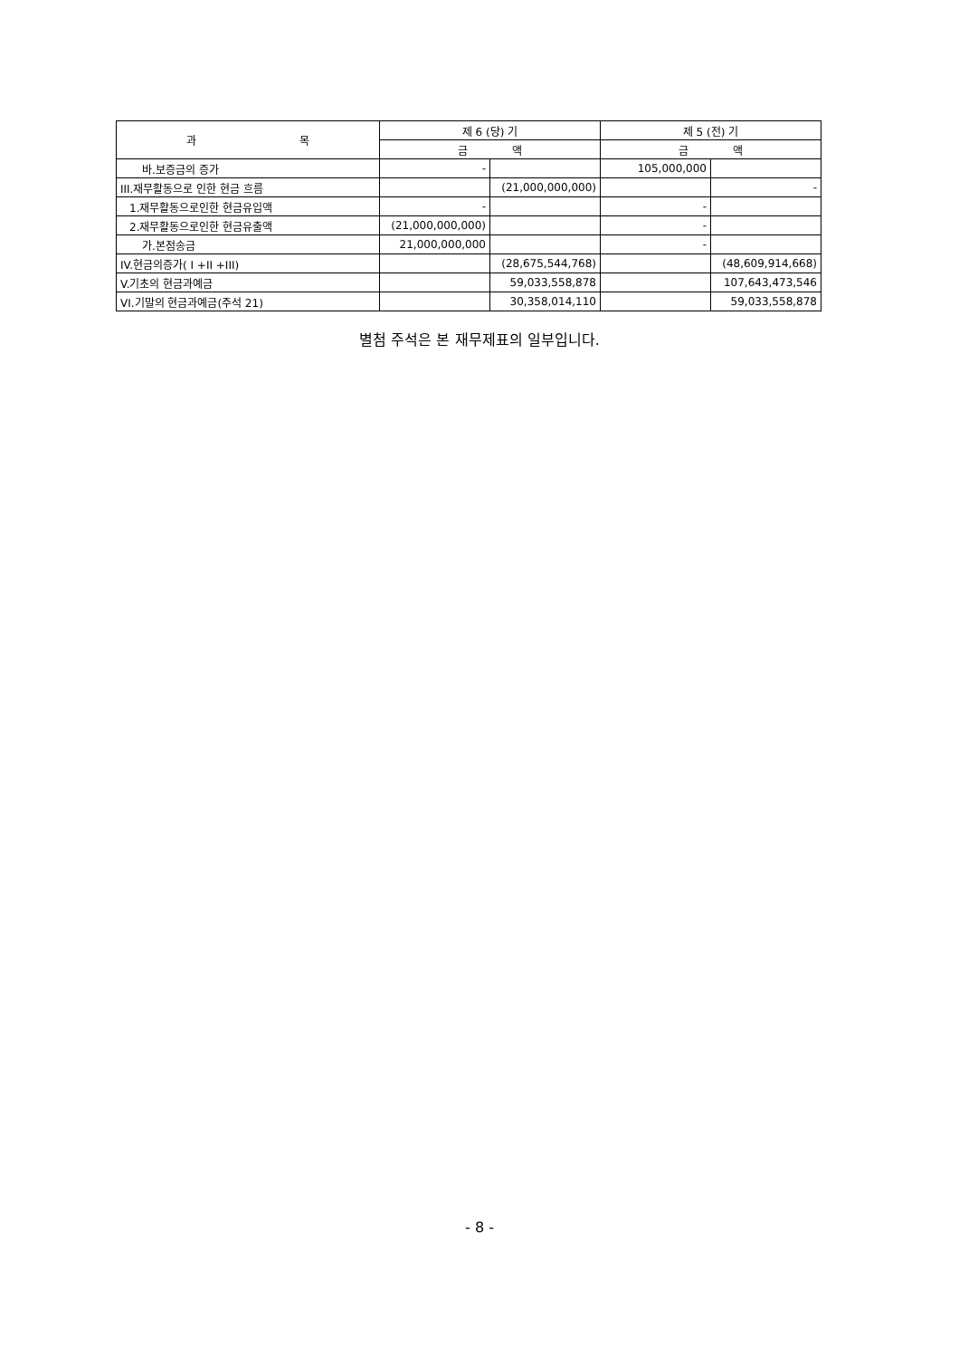| 과 목 | 제 6 (당) 기 | | 제 5 (전) 기 | |
| --- | --- | --- | --- | --- |
| | 금 액 | | 금 액 | |
| 바.보증금의 증가 | - | | 105,000,000 | |
| III.재무활동으로 인한 현금 흐름 | | (21,000,000,000) | | - |
| 1.재무활동으로인한 현금유입액 | - | | - | |
| 2.재무활동으로인한 현금유출액 | (21,000,000,000) | | - | |
| 가.본점송금 | 21,000,000,000 | | - | |
| IV.현금의증가( I +II +III) | | (28,675,544,768) | | (48,609,914,668) |
| V.기초의 현금과예금 | | 59,033,558,878 | | 107,643,473,546 |
| VI.기말의 현금과예금(주석 21) | | 30,358,014,110 | | 59,033,558,878 |
별첨 주석은 본 재무제표의 일부입니다.
- 8 -